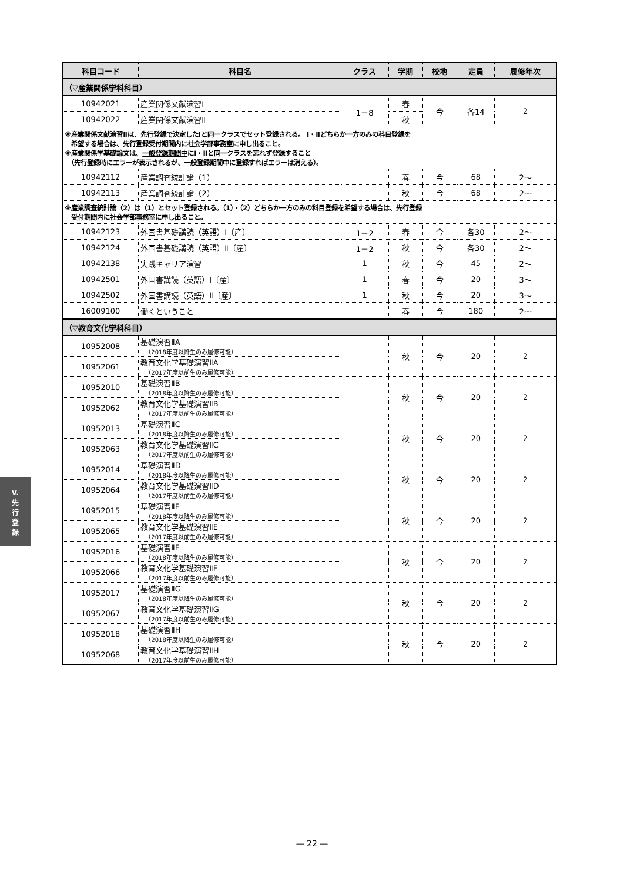| 科目コード | 科目名 | クラス | 学期 | 校地 | 定員 | 履修年次 |
| --- | --- | --- | --- | --- | --- | --- |
| （▽産業関係学科科目） | | | | | | |
| 10942021 | 産業関係文献演習Ⅰ | 1－8 | 春 | 今 | 各14 | 2 |
| 10942022 | 産業関係文献演習Ⅱ | | 秋 | | | |
| ※産業関係文献演習Ⅱは、先行登録で決定したⅠと同一クラスでセット登録される。 Ⅰ・Ⅱどちらか一方のみの科目登録を 希望する場合は、先行登録受付期間内に社会学部事務室に申し出ること。 ※産業関係学基礎論文は、 一般登録期間中 にⅠ・Ⅱと同一クラスを忘れず登録すること （先行登録時にエラーが表示されるが、一般登録期間中に登録すればエラーは消える）。 | | | | | | |
| 10942112 | 産業調査統計論（1） | | 春 | 今 | 68 | 2～ |
| 10942113 | 産業調査統計論（2） | | 秋 | 今 | 68 | 2～ |
| ※産業調査統計論（2）は（1）とセット登録される。（1）・（2）どちらか一方のみの科目登録を希望する場合は、先行登録 受付期間内に社会学部事務室に申し出ること。 | | | | | | |
| 10942123 | 外国書基礎講読（英語）Ⅰ〔産〕 | 1－2 | 春 | 今 | 各30 | 2～ |
| 10942124 | 外国書基礎講読（英語）Ⅱ〔産〕 | 1－2 | 秋 | 今 | 各30 | 2～ |
| 10942138 | 実践キャリア演習 | 1 | 秋 | 今 | 45 | 2～ |
| 10942501 | 外国書講読（英語）Ⅰ〔産〕 | 1 | 春 | 今 | 20 | 3～ |
| 10942502 | 外国書講読（英語）Ⅱ〔産〕 | 1 | 秋 | 今 | 20 | 3～ |
| 16009100 | 働くということ | | 春 | 今 | 180 | 2～ |
| （▽教育文化学科科目） | | | | | | |
| 10952008 | 基礎演習ⅡA （2018年度以降生のみ履修可能） | | 秋 | 今 | 20 | 2 |
| 10952061 | 教育文化学基礎演習ⅡA （2017年度以前生のみ履修可能） | | | | | |
| 10952010 | 基礎演習ⅡB （2018年度以降生のみ履修可能） | | 秋 | 今 | 20 | 2 |
| 10952062 | 教育文化学基礎演習ⅡB （2017年度以前生のみ履修可能） | | | | | |
| 10952013 | 基礎演習ⅡC （2018年度以降生のみ履修可能） | | 秋 | 今 | 20 | 2 |
| 10952063 | 教育文化学基礎演習ⅡC （2017年度以前生のみ履修可能） | | | | | |
| 10952014 | 基礎演習ⅡD （2018年度以降生のみ履修可能） | | 秋 | 今 | 20 | 2 |
| 10952064 | 教育文化学基礎演習ⅡD （2017年度以前生のみ履修可能） | | | | | |
| 10952015 | 基礎演習ⅡE （2018年度以降生のみ履修可能） | | 秋 | 今 | 20 | 2 |
| 10952065 | 教育文化学基礎演習ⅡE （2017年度以前生のみ履修可能） | | | | | |
| 10952016 | 基礎演習ⅡF （2018年度以降生のみ履修可能） | | 秋 | 今 | 20 | 2 |
| 10952066 | 教育文化学基礎演習ⅡF （2017年度以前生のみ履修可能） | | | | | |
| 10952017 | 基礎演習ⅡG （2018年度以降生のみ履修可能） | | 秋 | 今 | 20 | 2 |
| 10952067 | 教育文化学基礎演習ⅡG （2017年度以前生のみ履修可能） | | | | | |
| 10952018 | 基礎演習ⅡH （2018年度以降生のみ履修可能） | | 秋 | 今 | 20 | 2 |
| 10952068 | 教育文化学基礎演習ⅡH （2017年度以前生のみ履修可能） | | | | | |
V.
先
行
登
録
— 22 —